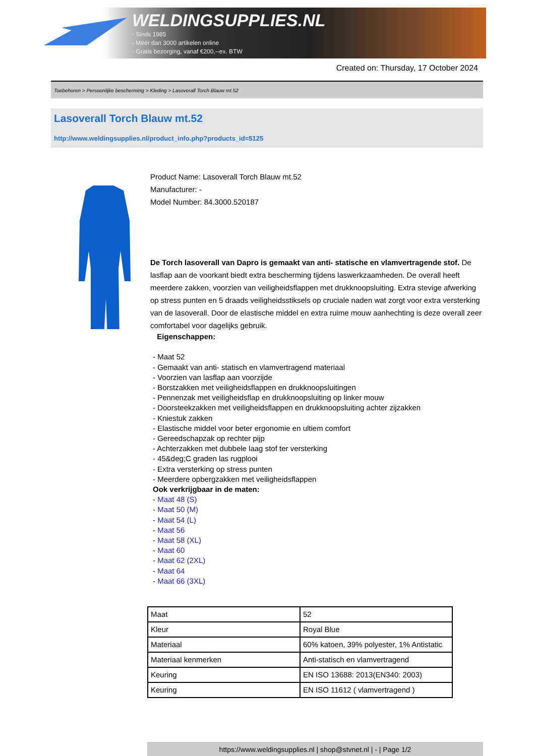WELDINGSUPPLIES.NL
- Sinds 1985
- Méér dan 3000 artikelen online
- Gratis bezorging, vanaf €200,--ex. BTW
Created on: Thursday, 17 October 2024
Toebehoren > Persoonlijke bescherming > Kleding > Lasoverall Torch Blauw mt.52
Lasoverall Torch Blauw mt.52
http://www.weldingsupplies.nl/product_info.php?products_id=5125
Product Name: Lasoverall Torch Blauw mt.52
Manufacturer: -
Model Number: 84.3000.520187
De Torch lasoverall van Dapro is gemaakt van anti- statische en vlamvertragende stof. De lasflap aan de voorkant biedt extra bescherming tijdens laswerkzaamheden. De overall heeft meerdere zakken, voorzien van veiligheidsflappen met drukknoopsluiting. Extra stevige afwerking op stress punten en 5 draads veiligheidsstiksels op cruciale naden wat zorgt voor extra versterking van de lasoverall. Door de elastische middel en extra ruime mouw aanhechting is deze overall zeer comfortabel voor dagelijks gebruik.
Eigenschappen:
- Maat 52
- Gemaakt van anti- statisch en vlamvertragend materiaal
- Voorzien van lasflap aan voorzijde
- Borstzakken met veiligheidsflappen en drukknoopsluitingen
- Pennenzak met veiligheidsflap en drukknoopsluiting op linker mouw
- Doorsteekzakken met veiligheidsflappen en drukknoopsluiting achter zijzakken
- Kniestuk zakken
- Elastische middel voor beter ergonomie en ultiem comfort
- Gereedschapzak op rechter pijp
- Achterzakken met dubbele laag stof ter versterking
- 45&deg;C graden las rugplooi
- Extra versterking op stress punten
- Meerdere opbergzakken met veiligheidsflappen
Ook verkrijgbaar in de maten:
- Maat 48 (S)
- Maat 50 (M)
- Maat 54 (L)
- Maat 56
- Maat 58 (XL)
- Maat 60
- Maat 62 (2XL)
- Maat 64
- Maat 66 (3XL)
| Maat | 52 |
| Kleur | Royal Blue |
| Materiaal | 60% katoen, 39% polyester, 1% Antistatic |
| Materiaal kenmerken | Anti-statisch en vlamvertragend |
| Keuring | EN ISO 13688: 2013(EN340: 2003) |
| Keuring | EN ISO 11612 ( vlamvertragend ) |
https://www.weldingsupplies.nl | shop@stvnet.nl | - | Page 1/2